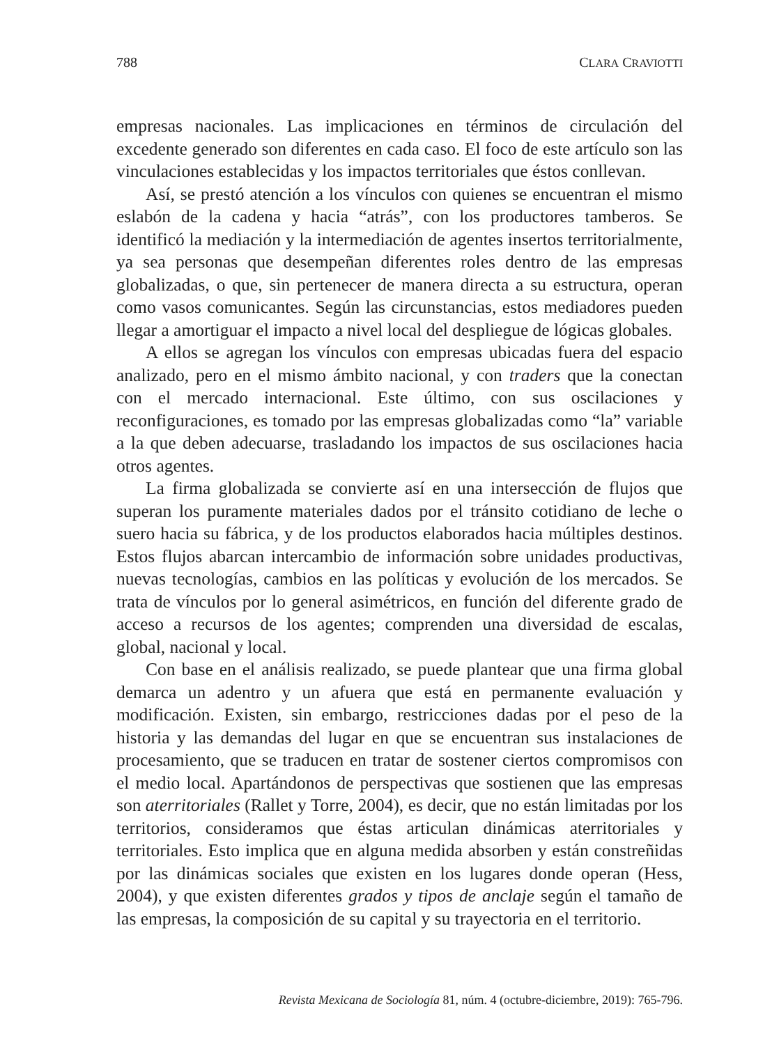788 CLARA CRAVIOTTI
empresas nacionales. Las implicaciones en términos de circulación del excedente generado son diferentes en cada caso. El foco de este artículo son las vinculaciones establecidas y los impactos territoriales que éstos conllevan.
Así, se prestó atención a los vínculos con quienes se encuentran el mismo eslabón de la cadena y hacia “atrás”, con los productores tambe­ros. Se identificó la mediación y la intermediación de agentes insertos territorialmente, ya sea personas que desempeñan diferentes roles dentro de las empresas globalizadas, o que, sin pertenecer de manera directa a su estructura, operan como vasos comunicantes. Según las circunstancias, estos mediadores pueden llegar a amortiguar el impacto a nivel local del despliegue de lógicas globales.
A ellos se agregan los vínculos con empresas ubicadas fuera del es­pacio analizado, pero en el mismo ámbito nacional, y con traders que la conectan con el mercado internacional. Este último, con sus oscilaciones y reconfiguraciones, es tomado por las empresas globalizadas como “la” variable a la que deben adecuarse, trasladando los impactos de sus osci­laciones hacia otros agentes.
La firma globalizada se convierte así en una intersección de flujos que superan los puramente materiales dados por el tránsito cotidiano de leche o suero hacia su fábrica, y de los productos elaborados hacia múltiples destinos. Estos flujos abarcan intercambio de información sobre unidades productivas, nuevas tecnologías, cambios en las políticas y evolución de los mercados. Se trata de vínculos por lo general asimétricos, en función del diferente grado de acceso a recursos de los agentes; comprenden una diversidad de escalas, global, nacional y local.
Con base en el análisis realizado, se puede plantear que una firma glo­bal demarca un adentro y un afuera que está en permanente evaluación y modificación. Existen, sin embargo, restricciones dadas por el peso de la historia y las demandas del lugar en que se encuentran sus instalaciones de procesamiento, que se traducen en tratar de sostener ciertos compro­misos con el medio local. Apartándonos de perspectivas que sostienen que las empresas son aterritoriales (Rallet y Torre, 2004), es decir, que no están limitadas por los territorios, consideramos que éstas articulan di­námicas aterritoriales y territoriales. Esto implica que en alguna medida absorben y están constreñidas por las dinámicas sociales que existen en los lugares donde operan (Hess, 2004), y que existen diferentes grados y tipos de anclaje según el tamaño de las empresas, la composición de su capital y su trayectoria en el territorio.
Revista Mexicana de Sociología 81, núm. 4 (octubre-diciembre, 2019): 765-796.